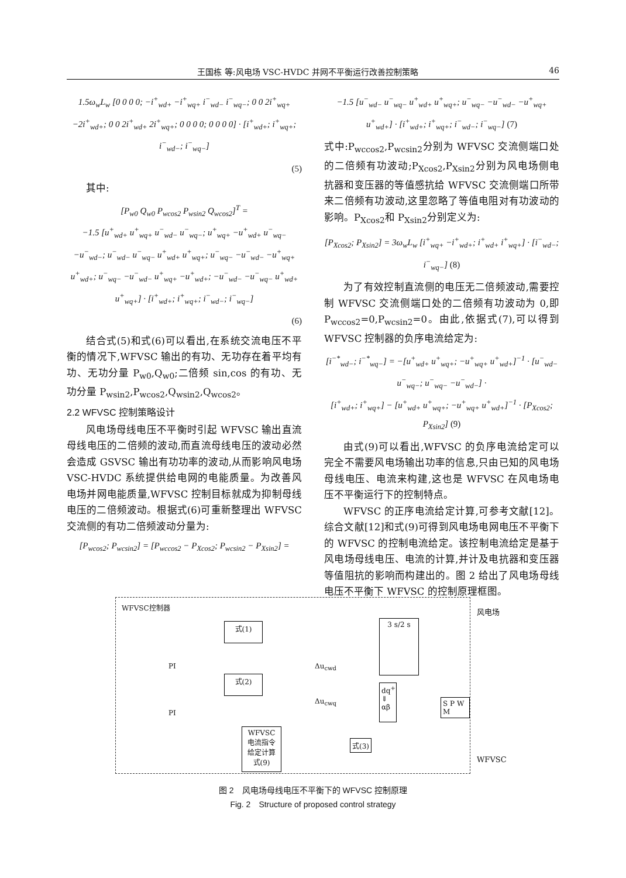王国栋 等:风电场 VSC-HVDC 并网不平衡运行改善控制策略 46
1.5ω<sub>w</sub>L<sub>w</sub> [0 0 0 0; −i<sup>+</sup><sub>wd+</sub> −i<sup>+</sup><sub>wq+</sub> i<sup>−</sup><sub>wd−</sub> i<sup>−</sup><sub>wq−</sub>; 0 0 2i<sup>+</sup><sub>wq+</sub> −2i<sup>+</sup><sub>wd+</sub>; 0 0 2i<sup>+</sup><sub>wd+</sub> 2i<sup>+</sup><sub>wq+</sub>; 0 0 0 0; 0 0 0 0] · [i<sup>+</sup><sub>wd+</sub>; i<sup>+</sup><sub>wq+</sub>; i<sup>−</sup><sub>wd−</sub>; i<sup>−</sup><sub>wq−</sub>]
(5)
其中:
[P<sub>w0</sub> Q<sub>w0</sub> P<sub>wcos2</sub> P<sub>wsin2</sub> Q<sub>wcos2</sub>]<sup>T</sup> =
−1.5 [u<sup>+</sup><sub>wd+</sub> u<sup>+</sup><sub>wq+</sub> u<sup>−</sup><sub>wd−</sub> u<sup>−</sup><sub>wq−</sub>; u<sup>+</sup><sub>wq+</sub> −u<sup>+</sup><sub>wd+</sub> u<sup>−</sup><sub>wq−</sub> −u<sup>−</sup><sub>wd−</sub>; u<sup>−</sup><sub>wd−</sub> u<sup>−</sup><sub>wq−</sub> u<sup>+</sup><sub>wd+</sub> u<sup>+</sup><sub>wq+</sub>; u<sup>−</sup><sub>wq−</sub> −u<sup>−</sup><sub>wd−</sub> −u<sup>+</sup><sub>wq+</sub> u<sup>+</sup><sub>wd+</sub>; u<sup>−</sup><sub>wq−</sub> −u<sup>−</sup><sub>wd−</sub> u<sup>+</sup><sub>wq+</sub> −u<sup>+</sup><sub>wd+</sub>; −u<sup>−</sup><sub>wd−</sub> −u<sup>−</sup><sub>wq−</sub> u<sup>+</sup><sub>wd+</sub> u<sup>+</sup><sub>wq+</sub>] · [i<sup>+</sup><sub>wd+</sub>; i<sup>+</sup><sub>wq+</sub>; i<sup>−</sup><sub>wd−</sub>; i<sup>−</sup><sub>wq−</sub>]
(6)
结合式(5)和式(6)可以看出,在系统交流电压不平衡的情况下,WFVSC 输出的有功、无功存在着平均有功、无功分量 P<sub>w0</sub>,Q<sub>w0</sub>;二倍频 sin,cos 的有功、无功分量 P<sub>wsin2</sub>,P<sub>wcos2</sub>,Q<sub>wsin2</sub>,Q<sub>wcos2</sub>。
2.2 WFVSC 控制策略设计
风电场母线电压不平衡时引起 WFVSC 输出直流母线电压的二倍频的波动,而直流母线电压的波动必然会造成 GSVSC 输出有功功率的波动,从而影响风电场 VSC-HVDC 系统提供给电网的电能质量。为改善风电场并网电能质量,WFVSC 控制目标就成为抑制母线电压的二倍频波动。根据式(6)可重新整理出 WFVSC 交流侧的有功二倍频波动分量为:
[P<sub>wcos2</sub>; P<sub>wcsin2</sub>] = [P<sub>wccos2</sub> − P<sub>Xcos2</sub>; P<sub>wcsin2</sub> − P<sub>Xsin2</sub>] =
−1.5 [u<sup>−</sup><sub>wd−</sub> u<sup>−</sup><sub>wq−</sub> u<sup>+</sup><sub>wd+</sub> u<sup>+</sup><sub>wq+</sub>; u<sup>−</sup><sub>wq−</sub> −u<sup>−</sup><sub>wd−</sub> −u<sup>+</sup><sub>wq+</sub> u<sup>+</sup><sub>wd+</sub>] · [i<sup>+</sup><sub>wd+</sub>; i<sup>+</sup><sub>wq+</sub>; i<sup>−</sup><sub>wd−</sub>; i<sup>−</sup><sub>wq−</sub>] (7)
式中:P<sub>wccos2</sub>,P<sub>wcsin2</sub>分别为 WFVSC 交流侧端口处的二倍频有功波动;P<sub>Xcos2</sub>,P<sub>Xsin2</sub>分别为风电场侧电抗器和变压器的等值感抗给 WFVSC 交流侧端口所带来二倍频有功波动,这里忽略了等值电阻对有功波动的影响。P<sub>Xcos2</sub>和 P<sub>Xsin2</sub>分别定义为:
[P<sub>Xcos2</sub>; P<sub>Xsin2</sub>] = 3ω<sub>w</sub>L<sub>w</sub> [i<sup>+</sup><sub>wq+</sub> −i<sup>+</sup><sub>wd+</sub>; i<sup>+</sup><sub>wd+</sub> i<sup>+</sup><sub>wq+</sub>] · [i<sup>−</sup><sub>wd−</sub>; i<sup>−</sup><sub>wq−</sub>] (8)
为了有效控制直流侧的电压无二倍频波动,需要控制 WFVSC 交流侧端口处的二倍频有功波动为 0,即 P<sub>wccos2</sub>=0,P<sub>wcsin2</sub>=0。由此,依据式(7),可以得到 WFVSC 控制器的负序电流给定为:
[i<sup>−*</sup><sub>wd−</sub>; i<sup>−*</sup><sub>wq−</sub>] = −[u<sup>+</sup><sub>wd+</sub> u<sup>+</sup><sub>wq+</sub>; −u<sup>+</sup><sub>wq+</sub> u<sup>+</sup><sub>wd+</sub>]<sup>−1</sup> · [u<sup>−</sup><sub>wd−</sub> u<sup>−</sup><sub>wq−</sub>; u<sup>−</sup><sub>wq−</sub> −u<sup>−</sup><sub>wd−</sub>] ·
[i<sup>+</sup><sub>wd+</sub>; i<sup>+</sup><sub>wq+</sub>] − [u<sup>+</sup><sub>wd+</sub> u<sup>+</sup><sub>wq+</sub>; −u<sup>+</sup><sub>wq+</sub> u<sup>+</sup><sub>wd+</sub>]<sup>−1</sup> · [P<sub>Xcos2</sub>; P<sub>Xsin2</sub>] (9)
由式(9)可以看出,WFVSC 的负序电流给定可以完全不需要风电场输出功率的信息,只由已知的风电场母线电压、电流来构建,这也是 WFVSC 在风电场电压不平衡运行下的控制特点。
WFVSC 的正序电流给定计算,可参考文献[12]。综合文献[12]和式(9)可得到风电场电网电压不平衡下的 WFVSC 的控制电流给定。该控制电流给定是基于风电场母线电压、电流的计算,并计及电抗器和变压器等值阻抗的影响而构建出的。图 2 给出了风电场母线电压不平衡下 WFVSC 的控制原理框图。
WFVSC控制器
式(1)
式(2)
3 s/2 s
dq<sup>+</sup> ⇓ αβ
S P W M
WFVSC 电流指令 给定计算 式(9)
式(3)
PI
PI
Δu<sub>cwd</sub>
Δu<sub>cwq</sub>
风电场
WFVSC
图 2　风电场母线电压不平衡下的 WFVSC 控制原理
Fig. 2　Structure of proposed control strategy